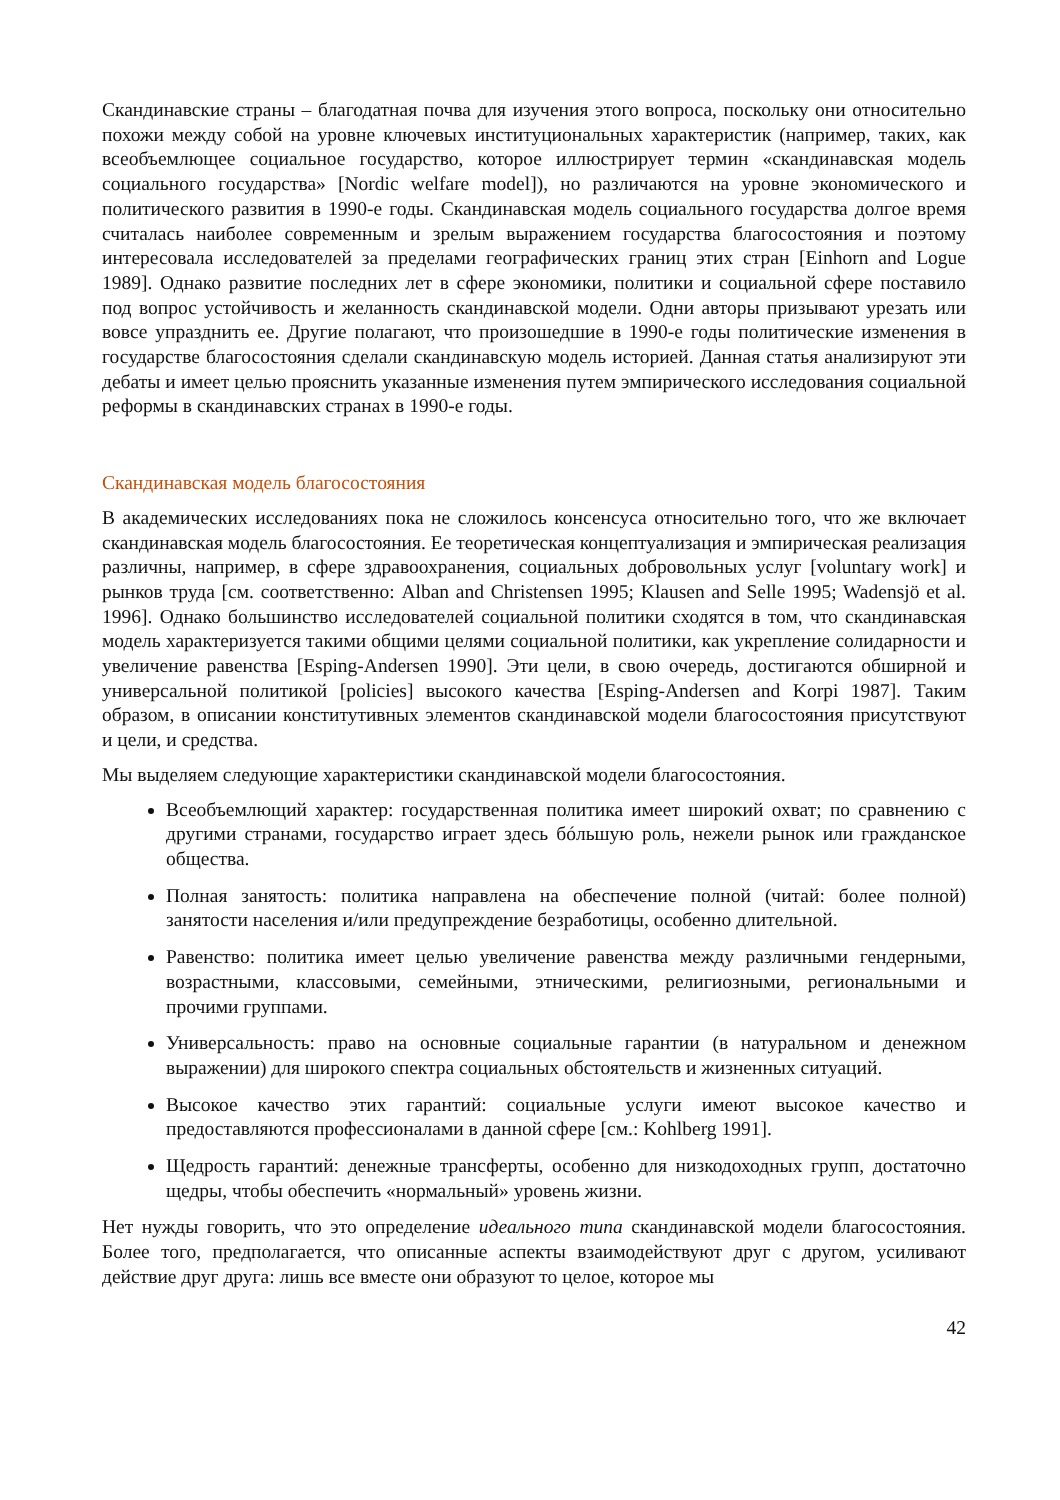Скандинавские страны – благодатная почва для изучения этого вопроса, поскольку они относительно похожи между собой на уровне ключевых институциональных характеристик (например, таких, как всеобъемлющее социальное государство, которое иллюстрирует термин «скандинавская модель социального государства» [Nordic welfare model]), но различаются на уровне экономического и политического развития в 1990-е годы. Скандинавская модель социального государства долгое время считалась наиболее современным и зрелым выражением государства благосостояния и поэтому интересовала исследователей за пределами географических границ этих стран [Einhorn and Logue 1989]. Однако развитие последних лет в сфере экономики, политики и социальной сфере поставило под вопрос устойчивость и желанность скандинавской модели. Одни авторы призывают урезать или вовсе упразднить ее. Другие полагают, что произошедшие в 1990-е годы политические изменения в государстве благосостояния сделали скандинавскую модель историей. Данная статья анализируют эти дебаты и имеет целью прояснить указанные изменения путем эмпирического исследования социальной реформы в скандинавских странах в 1990-е годы.
Скандинавская модель благосостояния
В академических исследованиях пока не сложилось консенсуса относительно того, что же включает скандинавская модель благосостояния. Ее теоретическая концептуализация и эмпирическая реализация различны, например, в сфере здравоохранения, социальных добровольных услуг [voluntary work] и рынков труда [см. соответственно: Alban and Christensen 1995; Klausen and Selle 1995; Wadensjö et al. 1996]. Однако большинство исследователей социальной политики сходятся в том, что скандинавская модель характеризуется такими общими целями социальной политики, как укрепление солидарности и увеличение равенства [Esping-Andersen 1990]. Эти цели, в свою очередь, достигаются обширной и универсальной политикой [policies] высокого качества [Esping-Andersen and Korpi 1987]. Таким образом, в описании конститутивных элементов скандинавской модели благосостояния присутствуют и цели, и средства.
Мы выделяем следующие характеристики скандинавской модели благосостояния.
Всеобъемлющий характер: государственная политика имеет широкий охват; по сравнению с другими странами, государство играет здесь бóльшую роль, нежели рынок или гражданское общества.
Полная занятость: политика направлена на обеспечение полной (читай: более полной) занятости населения и/или предупреждение безработицы, особенно длительной.
Равенство: политика имеет целью увеличение равенства между различными гендерными, возрастными, классовыми, семейными, этническими, религиозными, региональными и прочими группами.
Универсальность: право на основные социальные гарантии (в натуральном и денежном выражении) для широкого спектра социальных обстоятельств и жизненных ситуаций.
Высокое качество этих гарантий: социальные услуги имеют высокое качество и предоставляются профессионалами в данной сфере [см.: Kohlberg 1991].
Щедрость гарантий: денежные трансферты, особенно для низкодоходных групп, достаточно щедры, чтобы обеспечить «нормальный» уровень жизни.
Нет нужды говорить, что это определение идеального типа скандинавской модели благосостояния. Более того, предполагается, что описанные аспекты взаимодействуют друг с другом, усиливают действие друг друга: лишь все вместе они образуют то целое, которое мы
42